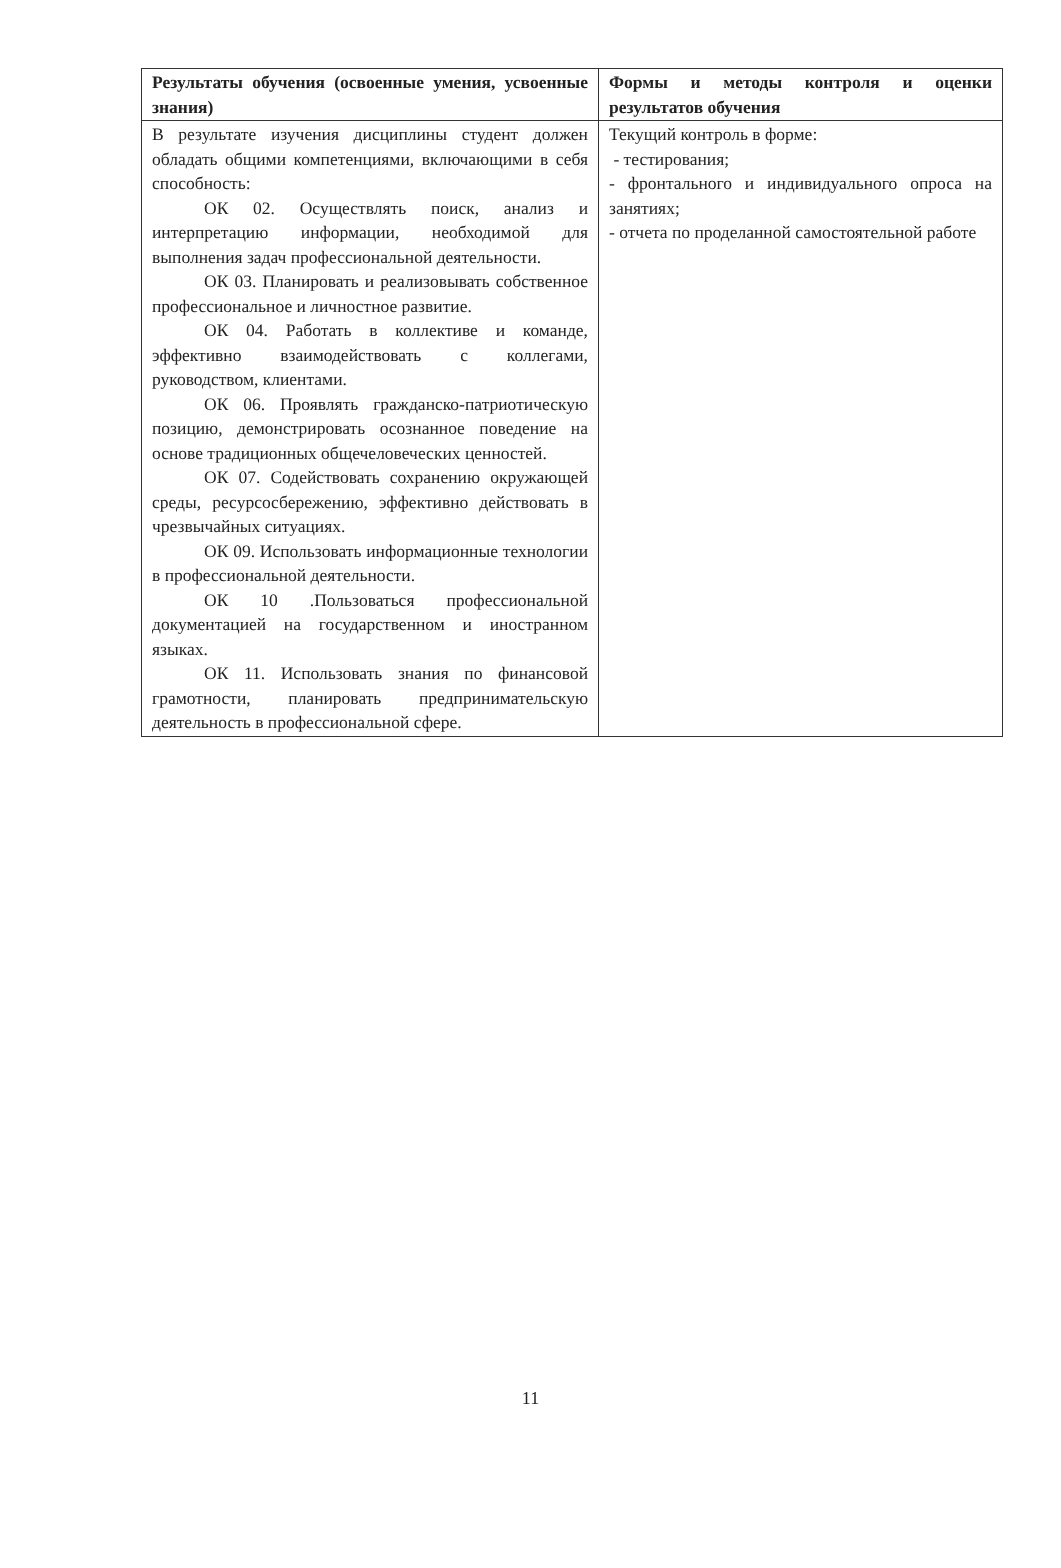| Результаты обучения (освоенные умения, усвоенные знания) | Формы и методы контроля и оценки результатов обучения |
| --- | --- |
| В результате изучения дисциплины студент должен обладать общими компетенциями, включающими в себя способность: ОК 02. Осуществлять поиск, анализ и интерпретацию информации, необходимой для выполнения задач профессиональной деятельности. ОК 03. Планировать и реализовывать собственное профессиональное и личностное развитие. ОК 04. Работать в коллективе и команде, эффективно взаимодействовать с коллегами, руководством, клиентами. ОК 06. Проявлять гражданско-патриотическую позицию, демонстрировать осознанное поведение на основе традиционных общечеловеческих ценностей. ОК 07. Содействовать сохранению окружающей среды, ресурсосбережению, эффективно действовать в чрезвычайных ситуациях. ОК 09. Использовать информационные технологии в профессиональной деятельности. ОК 10 .Пользоваться профессиональной документацией на государственном и иностранном языках. ОК 11. Использовать знания по финансовой грамотности, планировать предпринимательскую деятельность в профессиональной сфере. | Текущий контроль в форме: - тестирования; - фронтального и индивидуального опроса на занятиях; - отчета по проделанной самостоятельной работе |
11